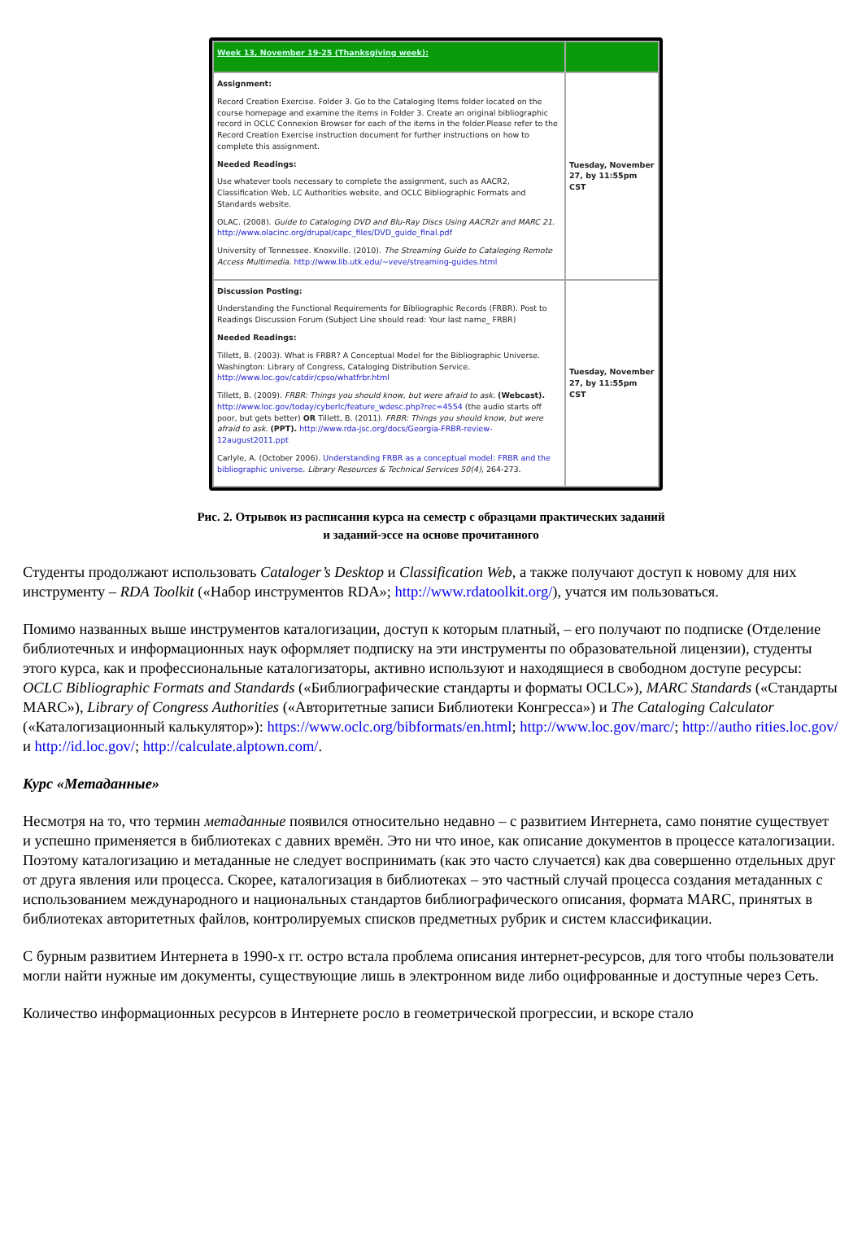| Week 13, November 19-25 (Thanksgiving week): | |
| Assignment: Record Creation Exercise. Folder 3. Go to the Cataloging Items folder located on the course homepage and examine the items in Folder 3. Create an original bibliographic record in OCLC Connexion Browser for each of the items in the folder.Please refer to the Record Creation Exercise instruction document for further instructions on how to complete this assignment. Needed Readings: Use whatever tools necessary to complete the assignment, such as AACR2, Classification Web, LC Authorities website, and OCLC Bibliographic Formats and Standards website. OLAC. (2008). Guide to Cataloging DVD and Blu-Ray Discs Using AACR2r and MARC 21. http://www.olacinc.org/drupal/capc_files/DVD_guide_final.pdf University of Tennessee. Knoxville. (2010). The Streaming Guide to Cataloging Remote Access Multimedia. http://www.lib.utk.edu/~veve/streaming-guides.html | Tuesday, November 27, by 11:55pm CST |
| Discussion Posting: Understanding the Functional Requirements for Bibliographic Records (FRBR). Post to Readings Discussion Forum (Subject Line should read: Your last name_ FRBR) Needed Readings: Tillett, B. (2003). What is FRBR? A Conceptual Model for the Bibliographic Universe. Washington: Library of Congress, Cataloging Distribution Service. http://www.loc.gov/catdir/cpso/whatfrbr.html Tillett, B. (2009). FRBR: Things you should know, but were afraid to ask. (Webcast). http://www.loc.gov/today/cyberlc/feature_wdesc.php?rec=4554 (the audio starts off poor, but gets better) OR Tillett, B. (2011). FRBR: Things you should know, but were afraid to ask. (PPT). http://www.rda-jsc.org/docs/Georgia-FRBR-review-12august2011.ppt Carlyle, A. (October 2006). Understanding FRBR as a conceptual model: FRBR and the bibliographic universe . Library Resources & Technical Services 50(4) , 264-273. | Tuesday, November 27, by 11:55pm CST |
Рис. 2. Отрывок из расписания курса на семестр с образцами практических заданий
и заданий-эссе на основе прочитанного
Студенты продолжают использовать Cataloger’s Desktop и Classification Web, а также получают доступ к новому для них инструменту – RDA Toolkit («Набор инструментов RDA»; http://www.rdatoolkit.org/), учатся им пользоваться.
Помимо названных выше инструментов каталогизации, доступ к которым платный, – его получают по подписке (Отделение библиотечных и информационных наук оформляет подписку на эти инструменты по образовательной лицензии), студенты этого курса, как и профессиональные каталогизаторы, активно используют и находящиеся в свободном доступе ресурсы: OCLC Bibliographic Formats and Standards («Библиографические стандарты и форматы OCLC»), MARC Standards («Стандарты MARC»), Library of Congress Authorities («Авторитетные записи Библиотеки Конгресса») и The Cataloging Calculator («Каталогизационный калькулятор»): https://www.oclc.org/bibformats/en.html; http://www.loc.gov/marc/; http://autho rities.loc.gov/ и http://id.loc.gov/; http://calculate.alptown.com/.
Курс «Метаданные»
Несмотря на то, что термин метаданные появился относительно недавно – с развитием Интернета, само понятие существует и успешно применяется в библиотеках с давних времён. Это ни что иное, как описание документов в процессе каталогизации. Поэтому каталогизацию и метаданные не следует воспринимать (как это часто случается) как два совершенно отдельных друг от друга явления или процесса. Скорее, каталогизация в библиотеках – это частный случай процесса создания метаданных с использованием международного и национальных стандартов библиографического описания, формата MARC, принятых в библиотеках авторитетных файлов, контролируемых списков предметных рубрик и систем классификации.
С бурным развитием Интернета в 1990-х гг. остро встала проблема описания интернет-ресурсов, для того чтобы пользователи могли найти нужные им документы, существующие лишь в электронном виде либо оцифрованные и доступные через Сеть.
Количество информационных ресурсов в Интернете росло в геометрической прогрессии, и вскоре стало